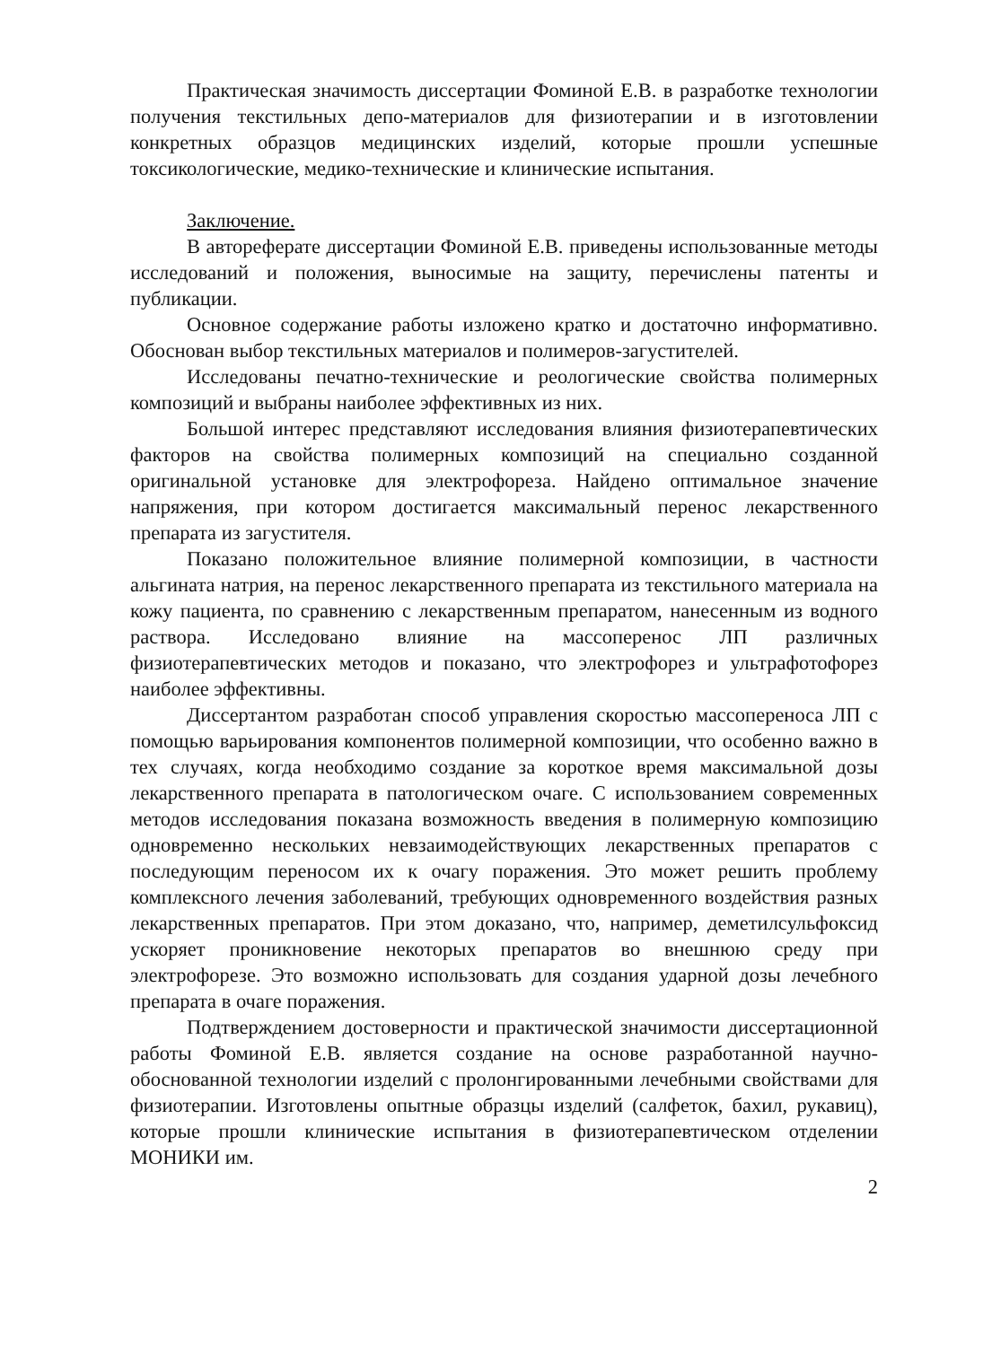Практическая значимость диссертации Фоминой Е.В. в разработке технологии получения текстильных депо-материалов для физиотерапии и в изготовлении конкретных образцов медицинских изделий, которые прошли успешные токсикологические, медико-технические и клинические испытания.
Заключение.
В автореферате диссертации Фоминой Е.В. приведены использованные методы исследований и положения, выносимые на защиту, перечислены патенты и публикации.
Основное содержание работы изложено кратко и достаточно информативно. Обоснован выбор текстильных материалов и полимеров-загустителей.
Исследованы печатно-технические и реологические свойства полимерных композиций и выбраны наиболее эффективных из них.
Большой интерес представляют исследования влияния физиотерапевтических факторов на свойства полимерных композиций на специально созданной оригинальной установке для электрофореза. Найдено оптимальное значение напряжения, при котором достигается максимальный перенос лекарственного препарата из загустителя.
Показано положительное влияние полимерной композиции, в частности альгината натрия, на перенос лекарственного препарата из текстильного материала на кожу пациента, по сравнению с лекарственным препаратом, нанесенным из водного раствора. Исследовано влияние на массоперенос ЛП различных физиотерапевтических методов и показано, что электрофорез и ультрафотофорез наиболее эффективны.
Диссертантом разработан способ управления скоростью массопереноса ЛП с помощью варьирования компонентов полимерной композиции, что особенно важно в тех случаях, когда необходимо создание за короткое время максимальной дозы лекарственного препарата в патологическом очаге. С использованием современных методов исследования показана возможность введения в полимерную композицию одновременно нескольких невзаимодействующих лекарственных препаратов с последующим переносом их к очагу поражения. Это может решить проблему комплексного лечения заболеваний, требующих одновременного воздействия разных лекарственных препаратов. При этом доказано, что, например, деметилсульфоксид ускоряет проникновение некоторых препаратов во внешнюю среду при электрофорезе. Это возможно использовать для создания ударной дозы лечебного препарата в очаге поражения.
Подтверждением достоверности и практической значимости диссертационной работы Фоминой Е.В. является создание на основе разработанной научно-обоснованной технологии изделий с пролонгированными лечебными свойствами для физиотерапии. Изготовлены опытные образцы изделий (салфеток, бахил, рукавиц), которые прошли клинические испытания в физиотерапевтическом отделении МОНИКИ им.
2